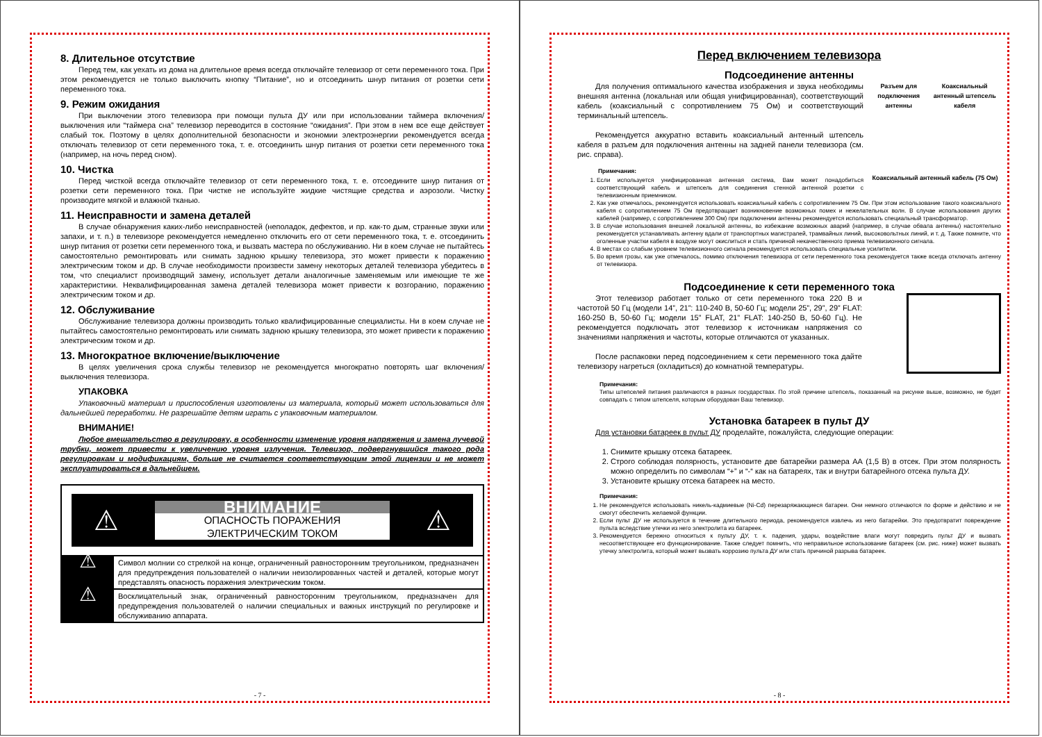8. Длительное отсутствие
Перед тем, как уехать из дома на длительное время всегда отключайте телевизор от сети переменного тока. При этом рекомендуется не только выключить кнопку “Питание”, но и отсоединить шнур питания от розетки сети переменного тока.
9. Режим ожидания
При выключении этого телевизора при помощи пульта ДУ или при использовании таймера включения/выключения или “таймера сна” телевизор переводится в состояние “ожидания”. При этом в нем все еще действует слабый ток. Поэтому в целях дополнительной безопасности и экономии электроэнергии рекомендуется всегда отключать телевизор от сети переменного тока, т. е. отсоединить шнур питания от розетки сети переменного тока (например, на ночь перед сном).
10. Чистка
Перед чисткой всегда отключайте телевизор от сети переменного тока, т. е. отсоедините шнур питания от розетки сети переменного тока. При чистке не используйте жидкие чистящие средства и аэрозоли. Чистку производите мягкой и влажной тканью.
11. Неисправности и замена деталей
В случае обнаружения каких-либо неисправностей (неполадок, дефектов, и пр. как-то дым, странные звуки или запахи, и т. п.) в телевизоре рекомендуется немедленно отключить его от сети переменного тока, т. е. отсоединить шнур питания от розетки сети переменного тока, и вызвать мастера по обслуживанию. Ни в коем случае не пытайтесь самостоятельно ремонтировать или снимать заднюю крышку телевизора, это может привести к поражению электрическим током и др. В случае необходимости произвести замену некоторых деталей телевизора убедитесь в том, что специалист производящий замену, использует детали аналогичные заменяемым или имеющие те же характеристики. Неквалифицированная замена деталей телевизора может привести к возгоранию, поражению электрическим током и др.
12. Обслуживание
Обслуживание телевизора должны производить только квалифицированные специалисты. Ни в коем случае не пытайтесь самостоятельно ремонтировать или снимать заднюю крышку телевизора, это может привести к поражению электрическим током и др.
13. Многократное включение/выключение
В целях увеличения срока службы телевизор не рекомендуется многократно повторять шаг включения/выключения телевизора.
УПАКОВКА
Упаковочный материал и приспособления изготовлены из материала, который может использоваться для дальнейшей переработки. Не разрешайте детям играть с упаковочным материалом.
ВНИМАНИЕ!
Любое вмешательство в регулировку, в особенности изменение уровня напряжения и замена лучевой трубки, может привести к увеличению уровня излучения. Телевизор, подвергнувшийся такого рода регулировкам и модификациям, больше не считается соответствующим этой лицензии и не может эксплуатироваться в дальнейшем.
⚠
ВНИМАНИЕ
ОПАСНОСТЬ ПОРАЖЕНИЯ
ЭЛЕКТРИЧЕСКИМ ТОКОМ
⚠
⚠
Символ молнии со стрелкой на конце, ограниченный равносторонним треугольником, предназначен для предупреждения пользователей о наличии неизолированных частей и деталей, которые могут представлять опасность поражения электрическим током.
⚠
Восклицательный знак, ограниченный равносторонним треугольником, предназначен для предупреждения пользователей о наличии специальных и важных инструкций по регулировке и обслуживанию аппарата.
- 7 -
Перед включением телевизора
Подсоединение антенны
Разъем для подключения антенны Коаксиальный антенный штепсель кабеля
Коаксиальный антенный кабель (75 Ом)
Для получения оптимального качества изображения и звука необходимы внешняя антенна (локальная или общая унифицированная), соответствующий кабель (коаксиальный с сопротивлением 75 Ом) и соответствующий терминальный штепсель.
Рекомендуется аккуратно вставить коаксиальный антенный штепсель кабеля в разъем для подключения антенны на задней панели телевизора (см. рис. справа).
Примечания:
1. Если используется унифицированная антенная система, Вам может понадобиться соответствующий кабель и штепсель для соединения стенной антенной розетки с телевизионным приемником.
2. Как уже отмечалось, рекомендуется использовать коаксиальный кабель с сопротивлением 75 Ом. При этом использование такого коаксиального кабеля с сопротивлением 75 Ом предотвращает возникновение возможных помех и нежелательных волн. В случае использования других кабелей (например, с сопротивлением 300 Ом) при подключении антенны рекомендуется использовать специальный трансформатор.
3. В случае использования внешней локальной антенны, во избежание возможных аварий (например, в случае обвала антенны) настоятельно рекомендуется устанавливать антенну вдали от транспортных магистралей, трамвайных линий, высоковольтных линий, и т. д. Также помните, что оголенные участки кабеля в воздухе могут окислиться и стать причиной некачественного приема телевизионного сигнала.
4. В местах со слабым уровнем телевизионного сигнала рекомендуется использовать специальные усилители.
5. Во время грозы, как уже отмечалось, помимо отключения телевизора от сети переменного тока рекомендуется также всегда отключать антенну от телевизора.
Подсоединение к сети переменного тока
Этот телевизор работает только от сети переменного тока 220 В и частотой 50 Гц (модели 14”, 21”: 110-240 В, 50-60 Гц; модели 25”, 29”, 29” FLAT: 160-250 В, 50-60 Гц; модели 15” FLAT, 21” FLAT: 140-250 В, 50-60 Гц). Не рекомендуется подключать этот телевизор к источникам напряжения со значениями напряжения и частоты, которые отличаются от указанных.
После распаковки перед подсоединением к сети переменного тока дайте телевизору нагреться (охладиться) до комнатной температуры.
Примечания:
Типы штепселей питания различаются в разных государствах. По этой причине штепсель, показанный на рисунке выше, возможно, не будет совпадать с типом штепселя, которым оборудован Ваш телевизор.
Установка батареек в пульт ДУ
Для установки батареек в пульт ДУ проделайте, пожалуйста, следующие операции:
1. Снимите крышку отсека батареек.
2. Строго соблюдая полярность, установите две батарейки размера АА (1,5 В) в отсек. При этом полярность можно определить по символам “+” и “-“ как на батареях, так и внутри батарейного отсека пульта ДУ.
3. Установите крышку отсека батареек на место.
Примечания:
1. Не рекомендуется использовать никель-кадмиевые (Ni-Cd) перезаряжающиеся батареи. Они немного отличаются по форме и действию и не смогут обеспечить желаемой функции.
2. Если пульт ДУ не используется в течение длительного периода, рекомендуется извлечь из него батарейки. Это предотвратит повреждение пульта вследствие утечки из него электролита из батареек.
3. Рекомендуется бережно относиться к пульту ДУ, т. к. падения, удары, воздействие влаги могут повредить пульт ДУ и вызвать несоответствующее его функционирование. Также следует помнить, что неправильное использование батареек (см. рис. ниже) может вызвать утечку электролита, который может вызвать коррозию пульта ДУ или стать причиной разрыва батареек.
- 8 -